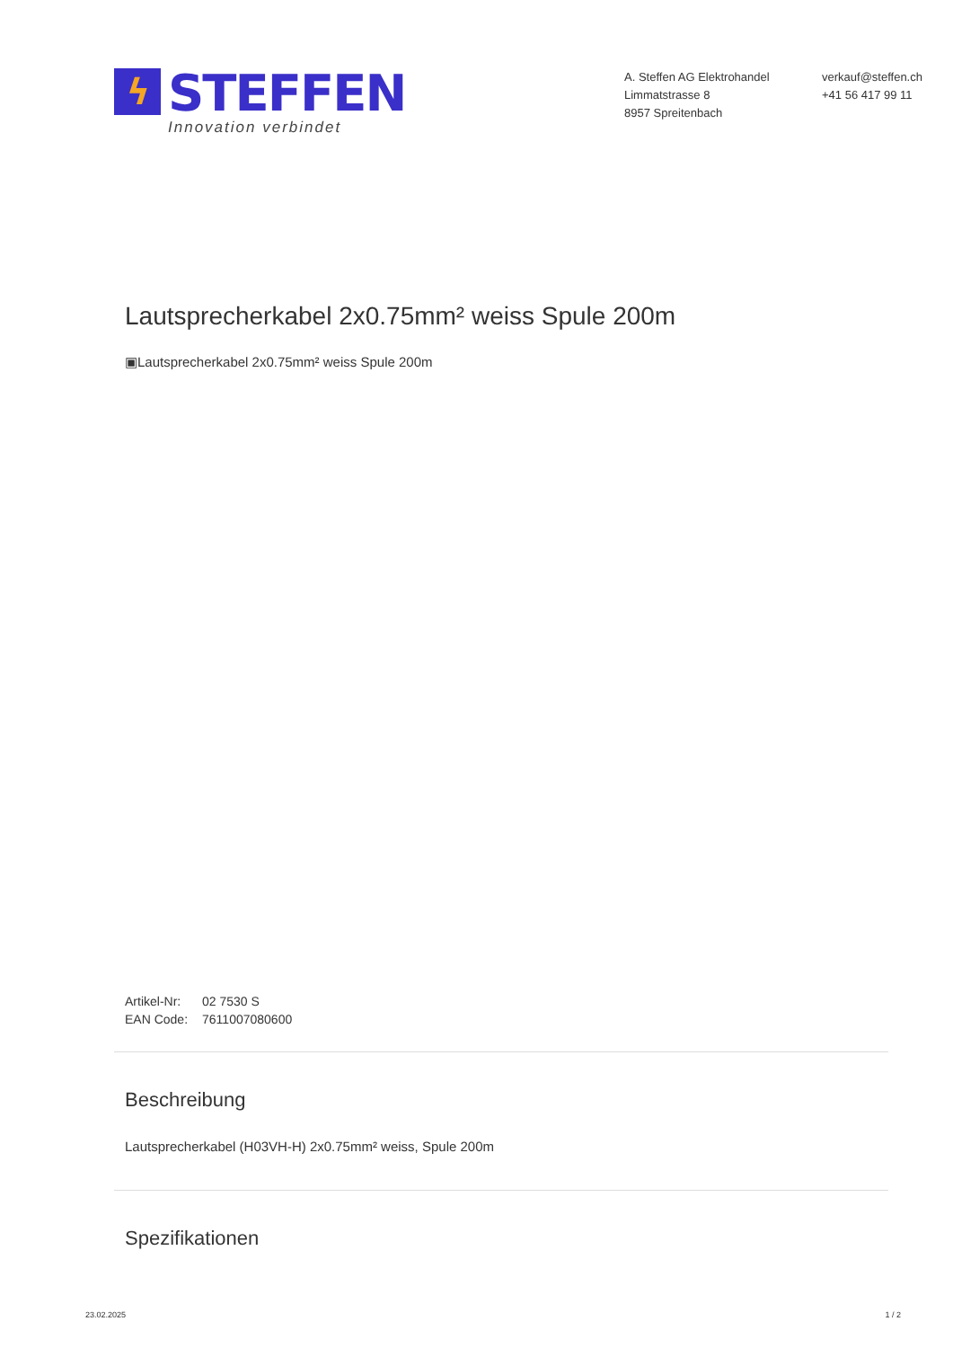ϟ STEFFEN
Innovation verbindet
A. Steffen AG Elektrohandel
Limmatstrasse 8
8957 Spreitenbach
verkauf@steffen.ch
+41 56 417 99 11
Lautsprecherkabel 2x0.75mm² weiss Spule 200m
▣Lautsprecherkabel 2x0.75mm² weiss Spule 200m
| Artikel-Nr: | 02 7530 S |
| EAN Code: | 7611007080600 |
Beschreibung
Lautsprecherkabel (H03VH-H) 2x0.75mm² weiss, Spule 200m
Spezifikationen
23.02.2025 1 / 2